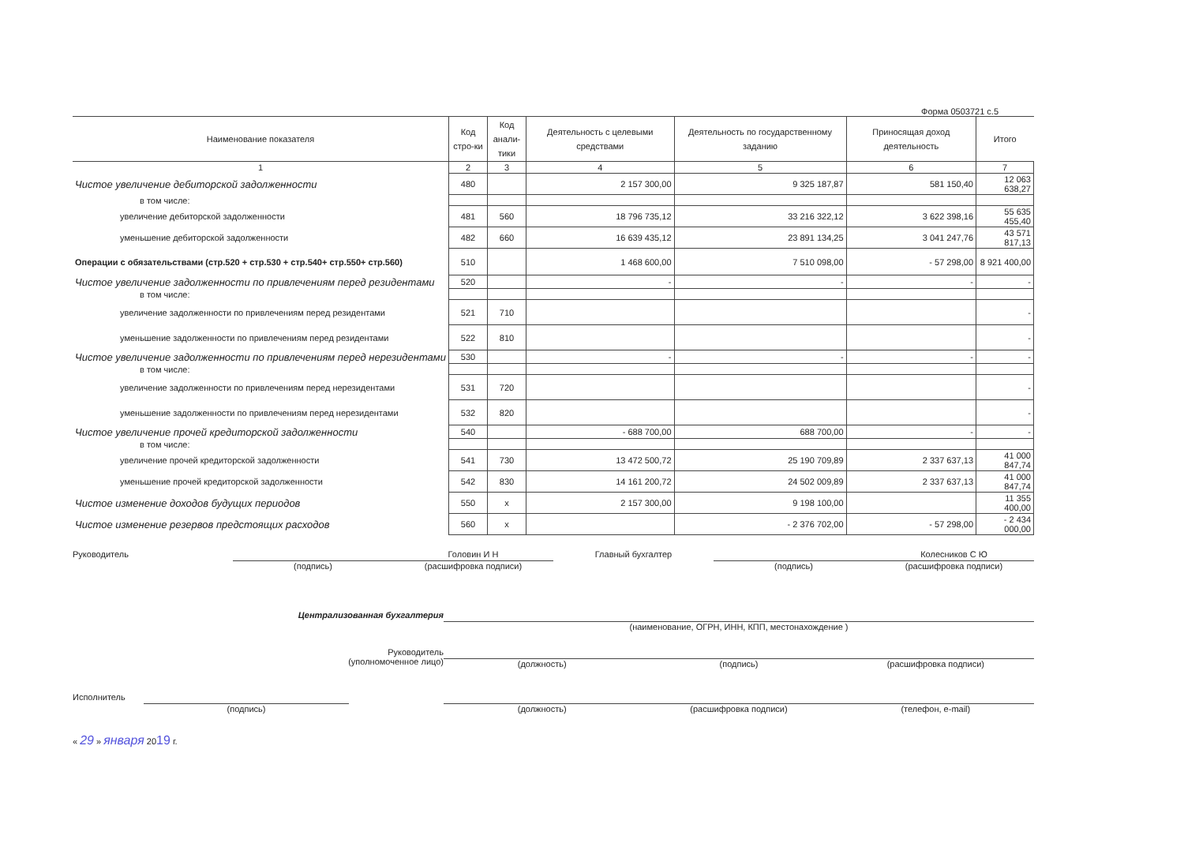Форма 0503721 с.5
| Наименование показателя | Код стро-ки | Код анали-тики | Деятельность с целевыми средствами | Деятельность по государственному заданию | Приносящая доход деятельность | Итого |
| --- | --- | --- | --- | --- | --- | --- |
| 1 | 2 | 3 | 4 | 5 | 6 | 7 |
| Чистое увеличение дебиторской задолженности | 480 | | 2 157 300,00 | 9 325 187,87 | 581 150,40 | 12 063 638,27 |
| в том числе: | | | | | | |
| увеличение дебиторской задолженности | 481 | 560 | 18 796 735,12 | 33 216 322,12 | 3 622 398,16 | 55 635 455,40 |
| уменьшение дебиторской задолженности | 482 | 660 | 16 639 435,12 | 23 891 134,25 | 3 041 247,76 | 43 571 817,13 |
| Операции с обязательствами (стр.520 + стр.530 + стр.540+ стр.550+ стр.560) | 510 | | 1 468 600,00 | 7 510 098,00 | - 57 298,00 | 8 921 400,00 |
| Чистое увеличение задолженности по привлечениям перед резидентами | 520 | | - | - | - | - |
| в том числе: | | | | | | |
| увеличение задолженности по привлечениям перед резидентами | 521 | 710 | | | | - |
| уменьшение задолженности по привлечениям перед резидентами | 522 | 810 | | | | - |
| Чистое увеличение задолженности по привлечениям перед нерезидентами | 530 | | - | - | - | - |
| в том числе: | | | | | | |
| увеличение задолженности по привлечениям перед нерезидентами | 531 | 720 | | | | - |
| уменьшение задолженности по привлечениям перед нерезидентами | 532 | 820 | | | | - |
| Чистое увеличение прочей кредиторской задолженности | 540 | | - 688 700,00 | 688 700,00 | - | - |
| в том числе: | | | | | | |
| увеличение прочей кредиторской задолженности | 541 | 730 | 13 472 500,72 | 25 190 709,89 | 2 337 637,13 | 41 000 847,74 |
| уменьшение прочей кредиторской задолженности | 542 | 830 | 14 161 200,72 | 24 502 009,89 | 2 337 637,13 | 41 000 847,74 |
| Чистое изменение доходов будущих периодов | 550 | х | 2 157 300,00 | 9 198 100,00 | | 11 355 400,00 |
| Чистое изменение резервов предстоящих расходов | 560 | х | | - 2 376 702,00 | - 57 298,00 | - 2 434 000,00 |
Руководитель (подпись)
Головин И Н
(расшифровка подписи)
Главный бухгалтер (подпись)
Колесников С Ю
(расшифровка подписи)
Централизованная бухгалтерия (наименование, ОГРН, ИНН, КПП, местонахождение )
Руководитель
(уполномоченное лицо)
(должность) (подпись) (расшифровка подписи)
Исполнитель (подпись) (должность) (расшифровка подписи) (телефон, e-mail)
« 29 » января 2019 г.